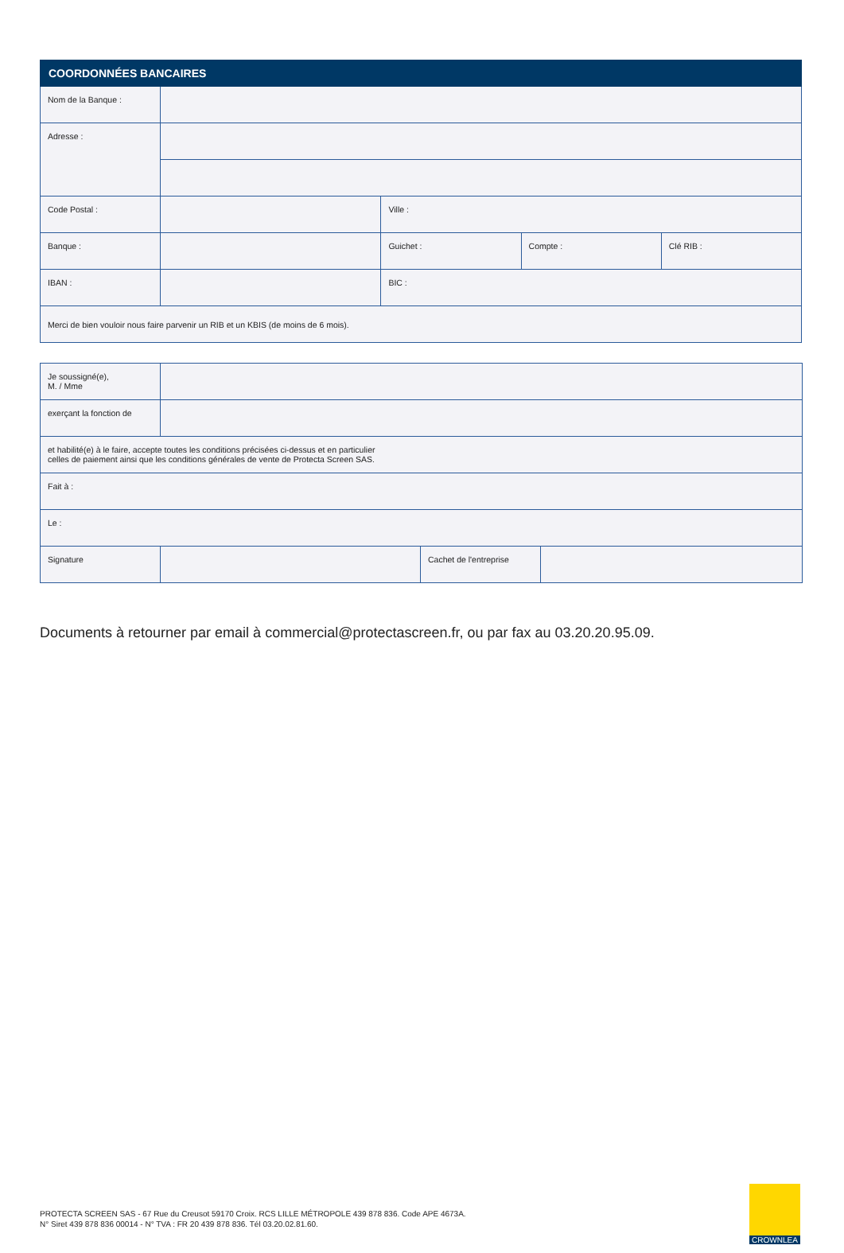| COORDONNÉES BANCAIRES | | | | |
| --- | --- | --- | --- | --- |
| Nom de la Banque : | | | | |
| Adresse : | | | | |
| Code Postal : | | Ville : | | |
| Banque : | | Guichet : | Compte : | Clé RIB : |
| IBAN : | | BIC : | | |
| Merci de bien vouloir nous faire parvenir un RIB et un KBIS (de moins de 6 mois). | | | | |
| Je soussigné(e), M. / Mme | | | |
| exerçant la fonction de | | | |
| et habilité(e) à le faire, accepte toutes les conditions précisées ci-dessus et en particulier celles de paiement ainsi que les conditions générales de vente de Protecta Screen SAS. | | | |
| Fait à : | | | |
| Le : | | | |
| Signature | | Cachet de l'entreprise | |
Documents à retourner par email à commercial@protectascreen.fr, ou par fax au 03.20.20.95.09.
PROTECTA SCREEN SAS - 67 Rue du Creusot 59170 Croix. RCS LILLE MÉTROPOLE 439 878 836. Code APE 4673A.
N° Siret 439 878 836 00014 - N° TVA : FR 20 439 878 836. Tél 03.20.02.81.60.
CROWNLEA